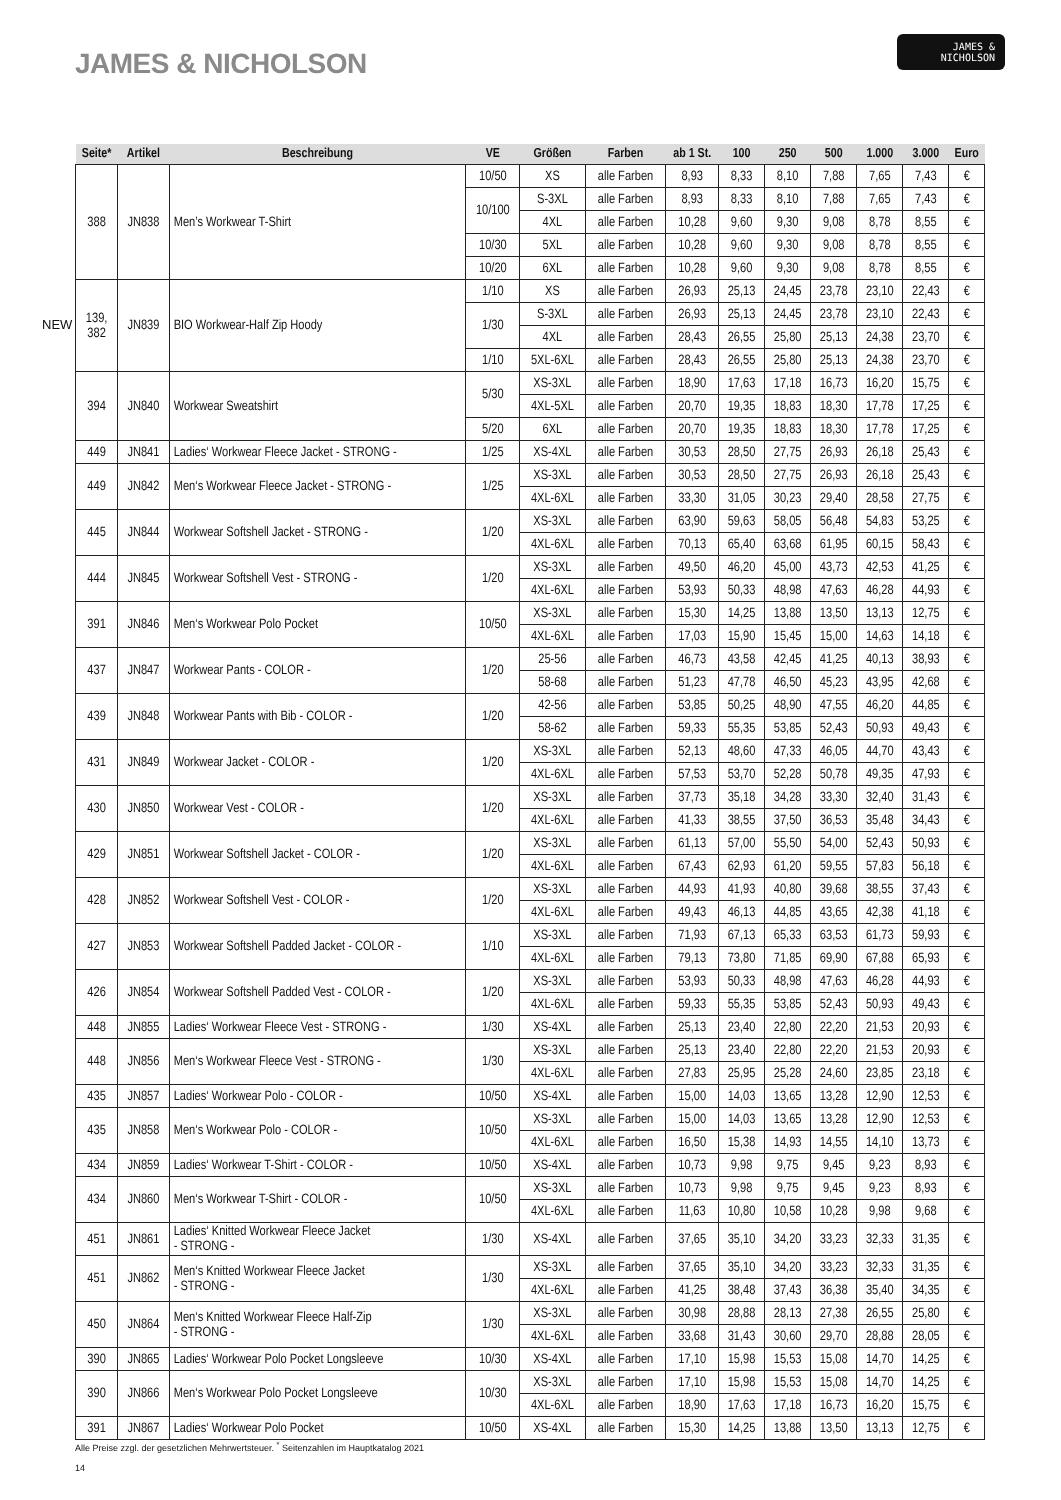JAMES & NICHOLSON
JAMES &
NICHOLSON
NEW
| Seite* | Artikel | Beschreibung | VE | Größen | Farben | ab 1 St. | 100 | 250 | 500 | 1.000 | 3.000 | Euro |
| --- | --- | --- | --- | --- | --- | --- | --- | --- | --- | --- | --- | --- |
| 388 | JN838 | Men’s Workwear T-Shirt | 10/50 | XS | alle Farben | 8,93 | 8,33 | 8,10 | 7,88 | 7,65 | 7,43 | € |
| | | | 10/100 | S-3XL | alle Farben | 8,93 | 8,33 | 8,10 | 7,88 | 7,65 | 7,43 | € |
| | | | | 4XL | alle Farben | 10,28 | 9,60 | 9,30 | 9,08 | 8,78 | 8,55 | € |
| | | | 10/30 | 5XL | alle Farben | 10,28 | 9,60 | 9,30 | 9,08 | 8,78 | 8,55 | € |
| | | | 10/20 | 6XL | alle Farben | 10,28 | 9,60 | 9,30 | 9,08 | 8,78 | 8,55 | € |
| 139, 382 | JN839 | BIO Workwear-Half Zip Hoody | 1/10 | XS | alle Farben | 26,93 | 25,13 | 24,45 | 23,78 | 23,10 | 22,43 | € |
| | | | 1/30 | S-3XL | alle Farben | 26,93 | 25,13 | 24,45 | 23,78 | 23,10 | 22,43 | € |
| | | | | 4XL | alle Farben | 28,43 | 26,55 | 25,80 | 25,13 | 24,38 | 23,70 | € |
| | | | 1/10 | 5XL-6XL | alle Farben | 28,43 | 26,55 | 25,80 | 25,13 | 24,38 | 23,70 | € |
| 394 | JN840 | Workwear Sweatshirt | 5/30 | XS-3XL | alle Farben | 18,90 | 17,63 | 17,18 | 16,73 | 16,20 | 15,75 | € |
| | | | | 4XL-5XL | alle Farben | 20,70 | 19,35 | 18,83 | 18,30 | 17,78 | 17,25 | € |
| | | | 5/20 | 6XL | alle Farben | 20,70 | 19,35 | 18,83 | 18,30 | 17,78 | 17,25 | € |
| 449 | JN841 | Ladies‘ Workwear Fleece Jacket - STRONG - | 1/25 | XS-4XL | alle Farben | 30,53 | 28,50 | 27,75 | 26,93 | 26,18 | 25,43 | € |
| 449 | JN842 | Men‘s Workwear Fleece Jacket - STRONG - | 1/25 | XS-3XL | alle Farben | 30,53 | 28,50 | 27,75 | 26,93 | 26,18 | 25,43 | € |
| | | | | 4XL-6XL | alle Farben | 33,30 | 31,05 | 30,23 | 29,40 | 28,58 | 27,75 | € |
| 445 | JN844 | Workwear Softshell Jacket - STRONG - | 1/20 | XS-3XL | alle Farben | 63,90 | 59,63 | 58,05 | 56,48 | 54,83 | 53,25 | € |
| | | | | 4XL-6XL | alle Farben | 70,13 | 65,40 | 63,68 | 61,95 | 60,15 | 58,43 | € |
| 444 | JN845 | Workwear Softshell Vest - STRONG - | 1/20 | XS-3XL | alle Farben | 49,50 | 46,20 | 45,00 | 43,73 | 42,53 | 41,25 | € |
| | | | | 4XL-6XL | alle Farben | 53,93 | 50,33 | 48,98 | 47,63 | 46,28 | 44,93 | € |
| 391 | JN846 | Men‘s Workwear Polo Pocket | 10/50 | XS-3XL | alle Farben | 15,30 | 14,25 | 13,88 | 13,50 | 13,13 | 12,75 | € |
| | | | | 4XL-6XL | alle Farben | 17,03 | 15,90 | 15,45 | 15,00 | 14,63 | 14,18 | € |
| 437 | JN847 | Workwear Pants - COLOR - | 1/20 | 25-56 | alle Farben | 46,73 | 43,58 | 42,45 | 41,25 | 40,13 | 38,93 | € |
| | | | | 58-68 | alle Farben | 51,23 | 47,78 | 46,50 | 45,23 | 43,95 | 42,68 | € |
| 439 | JN848 | Workwear Pants with Bib - COLOR - | 1/20 | 42-56 | alle Farben | 53,85 | 50,25 | 48,90 | 47,55 | 46,20 | 44,85 | € |
| | | | | 58-62 | alle Farben | 59,33 | 55,35 | 53,85 | 52,43 | 50,93 | 49,43 | € |
| 431 | JN849 | Workwear Jacket - COLOR - | 1/20 | XS-3XL | alle Farben | 52,13 | 48,60 | 47,33 | 46,05 | 44,70 | 43,43 | € |
| | | | | 4XL-6XL | alle Farben | 57,53 | 53,70 | 52,28 | 50,78 | 49,35 | 47,93 | € |
| 430 | JN850 | Workwear Vest - COLOR - | 1/20 | XS-3XL | alle Farben | 37,73 | 35,18 | 34,28 | 33,30 | 32,40 | 31,43 | € |
| | | | | 4XL-6XL | alle Farben | 41,33 | 38,55 | 37,50 | 36,53 | 35,48 | 34,43 | € |
| 429 | JN851 | Workwear Softshell Jacket - COLOR - | 1/20 | XS-3XL | alle Farben | 61,13 | 57,00 | 55,50 | 54,00 | 52,43 | 50,93 | € |
| | | | | 4XL-6XL | alle Farben | 67,43 | 62,93 | 61,20 | 59,55 | 57,83 | 56,18 | € |
| 428 | JN852 | Workwear Softshell Vest - COLOR - | 1/20 | XS-3XL | alle Farben | 44,93 | 41,93 | 40,80 | 39,68 | 38,55 | 37,43 | € |
| | | | | 4XL-6XL | alle Farben | 49,43 | 46,13 | 44,85 | 43,65 | 42,38 | 41,18 | € |
| 427 | JN853 | Workwear Softshell Padded Jacket - COLOR - | 1/10 | XS-3XL | alle Farben | 71,93 | 67,13 | 65,33 | 63,53 | 61,73 | 59,93 | € |
| | | | | 4XL-6XL | alle Farben | 79,13 | 73,80 | 71,85 | 69,90 | 67,88 | 65,93 | € |
| 426 | JN854 | Workwear Softshell Padded Vest - COLOR - | 1/20 | XS-3XL | alle Farben | 53,93 | 50,33 | 48,98 | 47,63 | 46,28 | 44,93 | € |
| | | | | 4XL-6XL | alle Farben | 59,33 | 55,35 | 53,85 | 52,43 | 50,93 | 49,43 | € |
| 448 | JN855 | Ladies‘ Workwear Fleece Vest - STRONG - | 1/30 | XS-4XL | alle Farben | 25,13 | 23,40 | 22,80 | 22,20 | 21,53 | 20,93 | € |
| 448 | JN856 | Men‘s Workwear Fleece Vest - STRONG - | 1/30 | XS-3XL | alle Farben | 25,13 | 23,40 | 22,80 | 22,20 | 21,53 | 20,93 | € |
| | | | | 4XL-6XL | alle Farben | 27,83 | 25,95 | 25,28 | 24,60 | 23,85 | 23,18 | € |
| 435 | JN857 | Ladies‘ Workwear Polo - COLOR - | 10/50 | XS-4XL | alle Farben | 15,00 | 14,03 | 13,65 | 13,28 | 12,90 | 12,53 | € |
| 435 | JN858 | Men‘s Workwear Polo - COLOR - | 10/50 | XS-3XL | alle Farben | 15,00 | 14,03 | 13,65 | 13,28 | 12,90 | 12,53 | € |
| | | | | 4XL-6XL | alle Farben | 16,50 | 15,38 | 14,93 | 14,55 | 14,10 | 13,73 | € |
| 434 | JN859 | Ladies‘ Workwear T-Shirt - COLOR - | 10/50 | XS-4XL | alle Farben | 10,73 | 9,98 | 9,75 | 9,45 | 9,23 | 8,93 | € |
| 434 | JN860 | Men‘s Workwear T-Shirt - COLOR - | 10/50 | XS-3XL | alle Farben | 10,73 | 9,98 | 9,75 | 9,45 | 9,23 | 8,93 | € |
| | | | | 4XL-6XL | alle Farben | 11,63 | 10,80 | 10,58 | 10,28 | 9,98 | 9,68 | € |
| 451 | JN861 | Ladies‘ Knitted Workwear Fleece Jacket - STRONG - | 1/30 | XS-4XL | alle Farben | 37,65 | 35,10 | 34,20 | 33,23 | 32,33 | 31,35 | € |
| 451 | JN862 | Men‘s Knitted Workwear Fleece Jacket - STRONG - | 1/30 | XS-3XL | alle Farben | 37,65 | 35,10 | 34,20 | 33,23 | 32,33 | 31,35 | € |
| | | | | 4XL-6XL | alle Farben | 41,25 | 38,48 | 37,43 | 36,38 | 35,40 | 34,35 | € |
| 450 | JN864 | Men‘s Knitted Workwear Fleece Half-Zip - STRONG - | 1/30 | XS-3XL | alle Farben | 30,98 | 28,88 | 28,13 | 27,38 | 26,55 | 25,80 | € |
| | | | | 4XL-6XL | alle Farben | 33,68 | 31,43 | 30,60 | 29,70 | 28,88 | 28,05 | € |
| 390 | JN865 | Ladies‘ Workwear Polo Pocket Longsleeve | 10/30 | XS-4XL | alle Farben | 17,10 | 15,98 | 15,53 | 15,08 | 14,70 | 14,25 | € |
| 390 | JN866 | Men‘s Workwear Polo Pocket Longsleeve | 10/30 | XS-3XL | alle Farben | 17,10 | 15,98 | 15,53 | 15,08 | 14,70 | 14,25 | € |
| | | | | 4XL-6XL | alle Farben | 18,90 | 17,63 | 17,18 | 16,73 | 16,20 | 15,75 | € |
| 391 | JN867 | Ladies‘ Workwear Polo Pocket | 10/50 | XS-4XL | alle Farben | 15,30 | 14,25 | 13,88 | 13,50 | 13,13 | 12,75 | € |
Alle Preise zzgl. der gesetzlichen Mehrwertsteuer. <sup>*</sup> Seitenzahlen im Hauptkatalog 2021
14